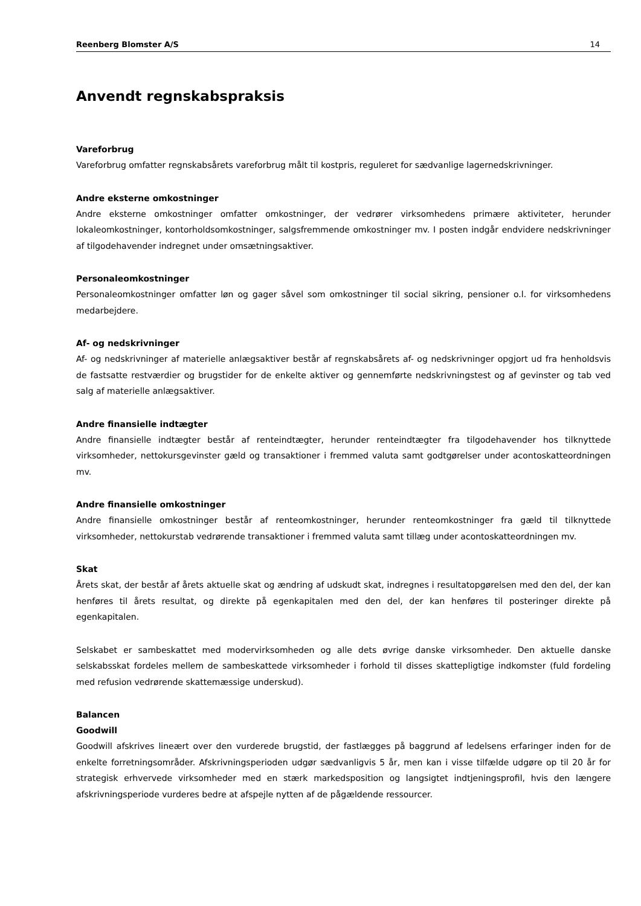Reenberg Blomster A/S 14
Anvendt regnskabspraksis
Vareforbrug
Vareforbrug omfatter regnskabsårets vareforbrug målt til kostpris, reguleret for sædvanlige lagernedskrivninger.
Andre eksterne omkostninger
Andre eksterne omkostninger omfatter omkostninger, der vedrører virksomhedens primære aktiviteter, herunder lokaleomkostninger, kontorholdsomkostninger, salgsfremmende omkostninger mv. I posten indgår endvidere nedskrivninger af tilgodehavender indregnet under omsætningsaktiver.
Personaleomkostninger
Personaleomkostninger omfatter løn og gager såvel som omkostninger til social sikring, pensioner o.l. for virksomhedens medarbejdere.
Af- og nedskrivninger
Af- og nedskrivninger af materielle anlægsaktiver består af regnskabsårets af- og nedskrivninger opgjort ud fra henholdsvis de fastsatte restværdier og brugstider for de enkelte aktiver og gennemførte nedskrivningstest og af gevinster og tab ved salg af materielle anlægsaktiver.
Andre finansielle indtægter
Andre finansielle indtægter består af renteindtægter, herunder renteindtægter fra tilgodehavender hos tilknyttede virksomheder, nettokursgevinster gæld og transaktioner i fremmed valuta samt godtgørelser under acontoskatteordningen mv.
Andre finansielle omkostninger
Andre finansielle omkostninger består af renteomkostninger, herunder renteomkostninger fra gæld til tilknyttede virksomheder, nettokurstab vedrørende transaktioner i fremmed valuta samt tillæg under acontoskatteordningen mv.
Skat
Årets skat, der består af årets aktuelle skat og ændring af udskudt skat, indregnes i resultatopgørelsen med den del, der kan henføres til årets resultat, og direkte på egenkapitalen med den del, der kan henføres til posteringer direkte på egenkapitalen.
Selskabet er sambeskattet med modervirksomheden og alle dets øvrige danske virksomheder. Den aktuelle danske selskabsskat fordeles mellem de sambeskattede virksomheder i forhold til disses skattepligtige indkomster (fuld fordeling med refusion vedrørende skattemæssige underskud).
Balancen
Goodwill
Goodwill afskrives lineært over den vurderede brugstid, der fastlægges på baggrund af ledelsens erfaringer inden for de enkelte forretningsområder. Afskrivningsperioden udgør sædvanligvis 5 år, men kan i visse tilfælde udgøre op til 20 år for strategisk erhvervede virksomheder med en stærk markedsposition og langsigtet indtjeningsprofil, hvis den længere afskrivningsperiode vurderes bedre at afspejle nytten af de pågældende ressourcer.